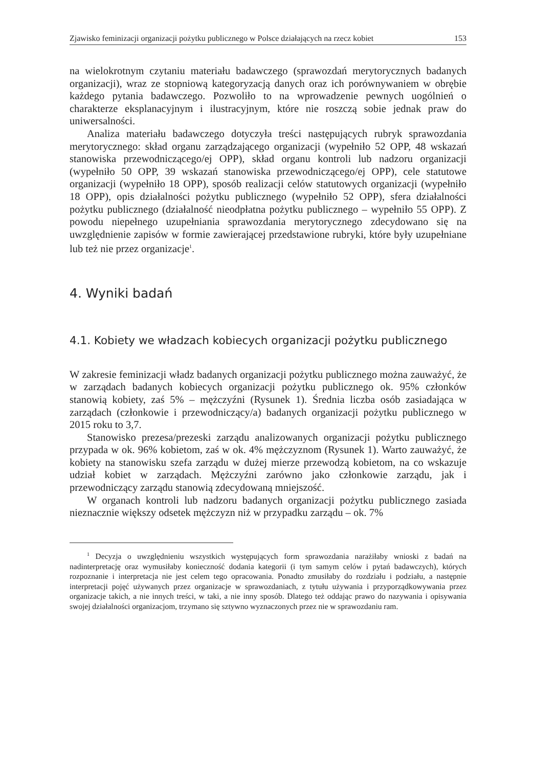Zjawisko feminizacji organizacji pożytku publicznego w Polsce działających na rzecz kobiet 153
na wielokrotnym czytaniu materiału badawczego (sprawozdań merytorycznych badanych organizacji), wraz ze stopniową kategoryzacją danych oraz ich porównywaniem w obrębie każdego pytania badawczego. Pozwoliło to na wprowadzenie pewnych uogólnień o charakterze eksplanacyjnym i ilustracyjnym, które nie roszczą sobie jednak praw do uniwersalności.
Analiza materiału badawczego dotyczyła treści następujących rubryk sprawozdania merytorycznego: skład organu zarządzającego organizacji (wypełniło 52 OPP, 48 wskazań stanowiska przewodniczącego/ej OPP), skład organu kontroli lub nadzoru organizacji (wypełniło 50 OPP, 39 wskazań stanowiska przewodniczącego/ej OPP), cele statutowe organizacji (wypełniło 18 OPP), sposób realizacji celów statutowych organizacji (wypełniło 18 OPP), opis działalności pożytku publicznego (wypełniło 52 OPP), sfera działalności pożytku publicznego (działalność nieodpłatna pożytku publicznego – wypełniło 55 OPP). Z powodu niepełnego uzupełniania sprawozdania merytorycznego zdecydowano się na uwzględnienie zapisów w formie zawierającej przedstawione rubryki, które były uzupełniane lub też nie przez organizacje<sup>1</sup>.
4. Wyniki badań
4.1. Kobiety we władzach kobiecych organizacji pożytku publicznego
W zakresie feminizacji władz badanych organizacji pożytku publicznego można zauważyć, że w zarządach badanych kobiecych organizacji pożytku publicznego ok. 95% członków stanowią kobiety, zaś 5% – mężczyźni (Rysunek 1). Średnia liczba osób zasiadająca w zarządach (członkowie i przewodniczący/a) badanych organizacji pożytku publicznego w 2015 roku to 3,7.
Stanowisko prezesa/prezeski zarządu analizowanych organizacji pożytku publicznego przypada w ok. 96% kobietom, zaś w ok. 4% mężczyznom (Rysunek 1). Warto zauważyć, że kobiety na stanowisku szefa zarządu w dużej mierze przewodzą kobietom, na co wskazuje udział kobiet w zarządach. Mężczyźni zarówno jako członkowie zarządu, jak i przewodniczący zarządu stanowią zdecydowaną mniejszość.
W organach kontroli lub nadzoru badanych organizacji pożytku publicznego zasiada nieznacznie większy odsetek mężczyzn niż w przypadku zarządu – ok. 7%
<sup>1</sup> Decyzja o uwzględnieniu wszystkich występujących form sprawozdania narażiłaby wnioski z badań na nadinterpretację oraz wymusiłaby konieczność dodania kategorii (i tym samym celów i pytań badawczych), których rozpoznanie i interpretacja nie jest celem tego opracowania. Ponadto zmusiłaby do rozdziału i podziału, a następnie interpretacji pojęć używanych przez organizacje w sprawozdaniach, z tytułu używania i przyporządkowywania przez organizacje takich, a nie innych treści, w taki, a nie inny sposób. Dlatego też oddając prawo do nazywania i opisywania swojej działalności organizacjom, trzymano się sztywno wyznaczonych przez nie w sprawozdaniu ram.